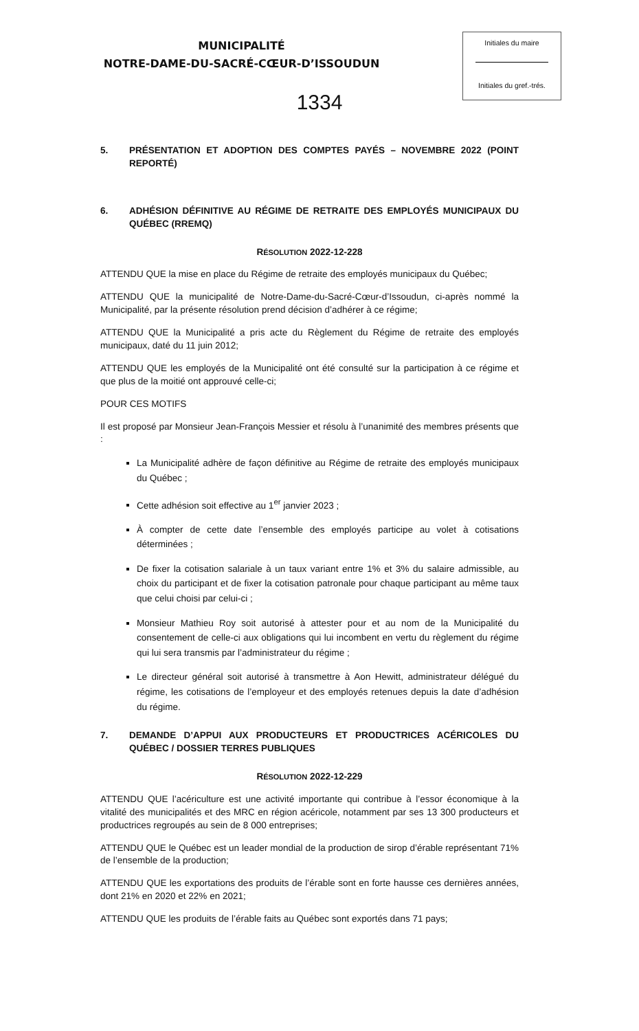MUNICIPALITÉ
NOTRE-DAME-DU-SACRÉ-CŒUR-D’ISSOUDUN
Initiales du maire
Initiales du gref.-trés.
1334
5. PRÉSENTATION ET ADOPTION DES COMPTES PAYÉS – NOVEMBRE 2022 (POINT REPORTÉ)
6. ADHÉSION DÉFINITIVE AU RÉGIME DE RETRAITE DES EMPLOYÉS MUNICIPAUX DU QUÉBEC (RREMQ)
RÉSOLUTION 2022-12-228
ATTENDU QUE la mise en place du Régime de retraite des employés municipaux du Québec;
ATTENDU QUE la municipalité de Notre-Dame-du-Sacré-Cœur-d’Issoudun, ci-après nommé la Municipalité, par la présente résolution prend décision d’adhérer à ce régime;
ATTENDU QUE la Municipalité a pris acte du Règlement du Régime de retraite des employés municipaux, daté du 11 juin 2012;
ATTENDU QUE les employés de la Municipalité ont été consulté sur la participation à ce régime et que plus de la moitié ont approuvé celle-ci;
POUR CES MOTIFS
Il est proposé par Monsieur Jean-François Messier et résolu à l’unanimité des membres présents que :
La Municipalité adhère de façon définitive au Régime de retraite des employés municipaux du Québec ;
Cette adhésion soit effective au 1<sup>er</sup> janvier 2023 ;
À compter de cette date l’ensemble des employés participe au volet à cotisations déterminées ;
De fixer la cotisation salariale à un taux variant entre 1% et 3% du salaire admissible, au choix du participant et de fixer la cotisation patronale pour chaque participant au même taux que celui choisi par celui-ci ;
Monsieur Mathieu Roy soit autorisé à attester pour et au nom de la Municipalité du consentement de celle-ci aux obligations qui lui incombent en vertu du règlement du régime qui lui sera transmis par l’administrateur du régime ;
Le directeur général soit autorisé à transmettre à Aon Hewitt, administrateur délégué du régime, les cotisations de l’employeur et des employés retenues depuis la date d’adhésion du régime.
7. DEMANDE D’APPUI AUX PRODUCTEURS ET PRODUCTRICES ACÉRICOLES DU QUÉBEC / DOSSIER TERRES PUBLIQUES
RÉSOLUTION 2022-12-229
ATTENDU QUE l’acériculture est une activité importante qui contribue à l’essor économique à la vitalité des municipalités et des MRC en région acéricole, notamment par ses 13 300 producteurs et productrices regroupés au sein de 8 000 entreprises;
ATTENDU QUE le Québec est un leader mondial de la production de sirop d’érable représentant 71% de l’ensemble de la production;
ATTENDU QUE les exportations des produits de l’érable sont en forte hausse ces dernières années, dont 21% en 2020 et 22% en 2021;
ATTENDU QUE les produits de l’érable faits au Québec sont exportés dans 71 pays;